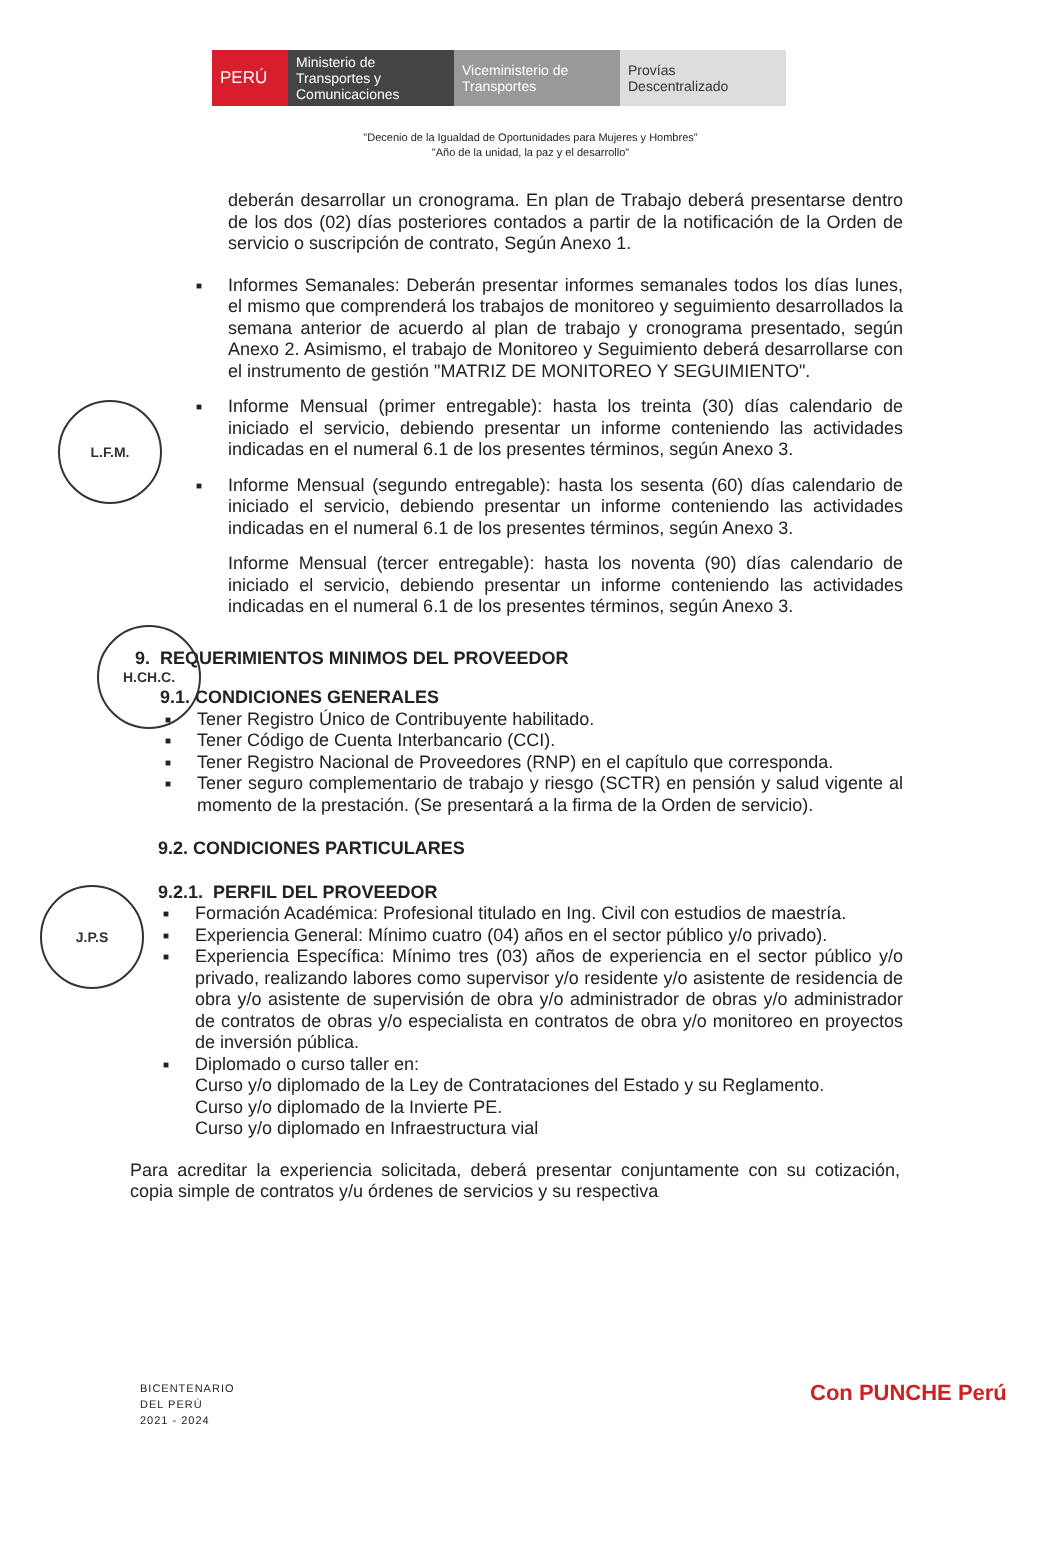PERÚ Ministerio de Transportes y Comunicaciones
Viceministerio de Transportes
Provías Descentralizado
"Decenio de la Igualdad de Oportunidades para Mujeres y Hombres"
"Año de la unidad, la paz y el desarrollo"
deberán desarrollar un cronograma. En plan de Trabajo deberá presentarse dentro de los dos (02) días posteriores contados a partir de la notificación de la Orden de servicio o suscripción de contrato, Según Anexo 1.
■ Informes Semanales: Deberán presentar informes semanales todos los días lunes, el mismo que comprenderá los trabajos de monitoreo y seguimiento desarrollados la semana anterior de acuerdo al plan de trabajo y cronograma presentado, según Anexo 2. Asimismo, el trabajo de Monitoreo y Seguimiento deberá desarrollarse con el instrumento de gestión "MATRIZ DE MONITOREO Y SEGUIMIENTO".
■ Informe Mensual (primer entregable): hasta los treinta (30) días calendario de iniciado el servicio, debiendo presentar un informe conteniendo las actividades indicadas en el numeral 6.1 de los presentes términos, según Anexo 3.
■ Informe Mensual (segundo entregable): hasta los sesenta (60) días calendario de iniciado el servicio, debiendo presentar un informe conteniendo las actividades indicadas en el numeral 6.1 de los presentes términos, según Anexo 3.
Informe Mensual (tercer entregable): hasta los noventa (90) días calendario de iniciado el servicio, debiendo presentar un informe conteniendo las actividades indicadas en el numeral 6.1 de los presentes términos, según Anexo 3.
9. REQUERIMIENTOS MINIMOS DEL PROVEEDOR
9.1. CONDICIONES GENERALES
■ Tener Registro Único de Contribuyente habilitado.
■ Tener Código de Cuenta Interbancario (CCI).
■ Tener Registro Nacional de Proveedores (RNP) en el capítulo que corresponda.
■ Tener seguro complementario de trabajo y riesgo (SCTR) en pensión y salud vigente al momento de la prestación. (Se presentará a la firma de la Orden de servicio).
9.2. CONDICIONES PARTICULARES
9.2.1. PERFIL DEL PROVEEDOR
■ Formación Académica: Profesional titulado en Ing. Civil con estudios de maestría.
■ Experiencia General: Mínimo cuatro (04) años en el sector público y/o privado).
■ Experiencia Específica: Mínimo tres (03) años de experiencia en el sector público y/o privado, realizando labores como supervisor y/o residente y/o asistente de residencia de obra y/o asistente de supervisión de obra y/o administrador de obras y/o administrador de contratos de obras y/o especialista en contratos de obra y/o monitoreo en proyectos de inversión pública.
■ Diplomado o curso taller en:
Curso y/o diplomado de la Ley de Contrataciones del Estado y su Reglamento.
Curso y/o diplomado de la Invierte PE.
Curso y/o diplomado en Infraestructura vial
Para acreditar la experiencia solicitada, deberá presentar conjuntamente con su cotización, copia simple de contratos y/u órdenes de servicios y su respectiva
L.F.M.
H.CH.C.
J.P.S
BICENTENARIO
DEL PERÚ
2021 - 2024
Con PUNCHE Perú